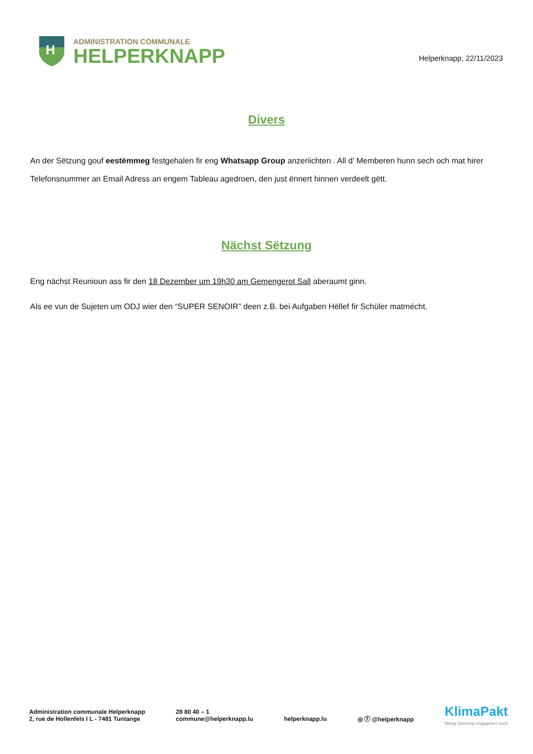H
ADMINISTRATION COMMUNALE
HELPERKNAPP
Helperknapp, 22/11/2023
Divers
An der Sëtzung gouf eestëmmeg festgehalen fir eng Whatsapp Group anzeriichten . All d’ Memberen hunn sech och mat hirer Telefonsnummer an Email Adress an engem Tableau agedroen, den just ënnert hinnen verdeelt gëtt.
Nächst Sëtzung
Eng nächst Reunioun ass fir den 18 Dezember um 19h30 am Gemengerot Sall aberaumt ginn.
Als ee vun de Sujeten um ODJ wier den “SUPER SENOIR” deen z.B. bei Aufgaben Hëllef fir Schüler matmécht.
Administration communale Helperknapp
2, rue de Hollenfels I L - 7481 Tuntange
28 80 40 – 1
commune@helperknapp.lu
helperknapp.lu
◎ ⓕ @helperknapp
Klima Pakt
Meng Gemeng engagéiert sech